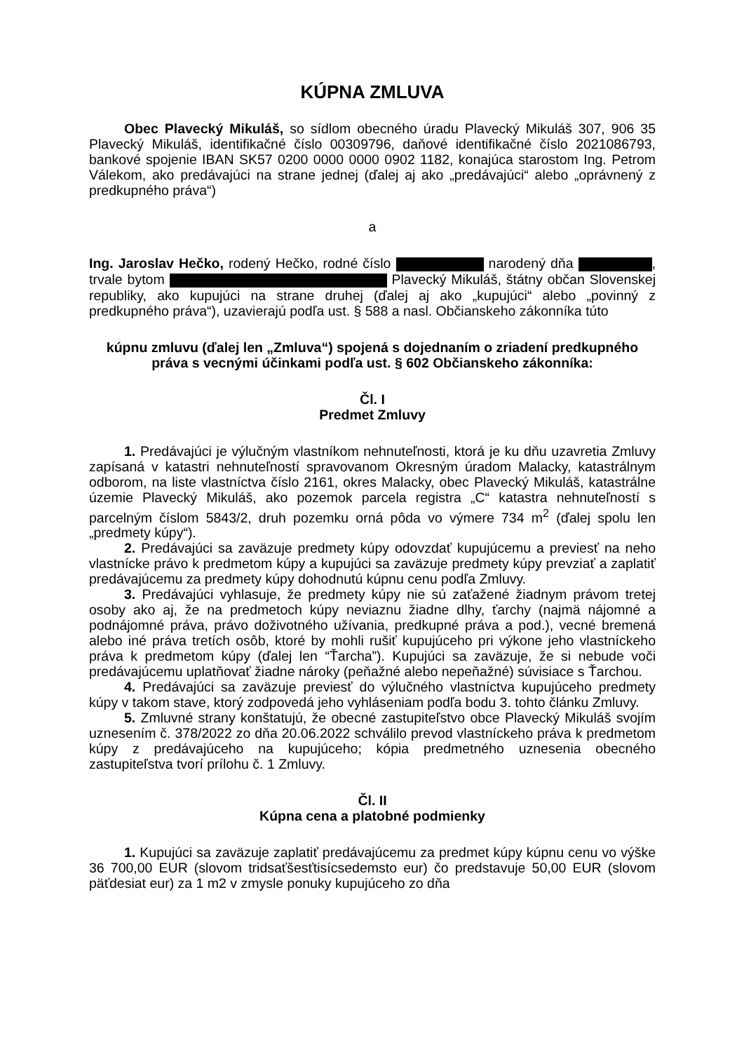KÚPNA ZMLUVA
Obec Plavecký Mikuláš, so sídlom obecného úradu Plavecký Mikuláš 307, 906 35 Plavecký Mikuláš, identifikačné číslo 00309796, daňové identifikačné číslo 2021086793, bankové spojenie IBAN SK57 0200 0000 0000 0902 1182, konajúca starostom Ing. Petrom Válekom, ako predávajúci na strane jednej (ďalej aj ako „predávajúci“ alebo „oprávnený z predkupného práva“)
a
Ing. Jaroslav Hečko, rodený Hečko, rodné číslo narodený dňa , trvale bytom Plavecký Mikuláš, štátny občan Slovenskej republiky, ako kupujúci na strane druhej (ďalej aj ako „kupujúci“ alebo „povinný z predkupného práva“), uzavierajú podľa ust. § 588 a nasl. Občianskeho zákonníka túto
kúpnu zmluvu (ďalej len „Zmluva“) spojená s dojednaním o zriadení predkupného práva s vecnými účinkami podľa ust. § 602 Občianskeho zákonníka:
Čl. I
Predmet Zmluvy
1. Predávajúci je výlučným vlastníkom nehnuteľnosti, ktorá je ku dňu uzavretia Zmluvy zapísaná v katastri nehnuteľností spravovanom Okresným úradom Malacky, katastrálnym odborom, na liste vlastníctva číslo 2161, okres Malacky, obec Plavecký Mikuláš, katastrálne územie Plavecký Mikuláš, ako pozemok parcela registra „C“ katastra nehnuteľností s parcelným číslom 5843/2, druh pozemku orná pôda vo výmere 734 m<sup>2</sup> (ďalej spolu len „predmety kúpy“).
2. Predávajúci sa zaväzuje predmety kúpy odovzdať kupujúcemu a previesť na neho vlastnícke právo k predmetom kúpy a kupujúci sa zaväzuje predmety kúpy prevziať a zaplatiť predávajúcemu za predmety kúpy dohodnutú kúpnu cenu podľa Zmluvy.
3. Predávajúci vyhlasuje, že predmety kúpy nie sú zaťažené žiadnym právom tretej osoby ako aj, že na predmetoch kúpy neviaznu žiadne dlhy, ťarchy (najmä nájomné a podnájomné práva, právo doživotného užívania, predkupné práva a pod.), vecné bremená alebo iné práva tretích osôb, ktoré by mohli rušiť kupujúceho pri výkone jeho vlastníckeho práva k predmetom kúpy (ďalej len “Ťarcha”). Kupujúci sa zaväzuje, že si nebude voči predávajúcemu uplatňovať žiadne nároky (peňažné alebo nepeňažné) súvisiace s Ťarchou.
4. Predávajúci sa zaväzuje previesť do výlučného vlastníctva kupujúceho predmety kúpy v takom stave, ktorý zodpovedá jeho vyhláseniam podľa bodu 3. tohto článku Zmluvy.
5. Zmluvné strany konštatujú, že obecné zastupiteľstvo obce Plavecký Mikuláš svojím uznesením č. 378/2022 zo dňa 20.06.2022 schválilo prevod vlastníckeho práva k predmetom kúpy z predávajúceho na kupujúceho; kópia predmetného uznesenia obecného zastupiteľstva tvorí prílohu č. 1 Zmluvy.
Čl. II
Kúpna cena a platobné podmienky
1. Kupujúci sa zaväzuje zaplatiť predávajúcemu za predmet kúpy kúpnu cenu vo výške 36 700,00 EUR (slovom tridsaťšesťtisícsedemsto eur) čo predstavuje 50,00 EUR (slovom päťdesiat eur) za 1 m2 v zmysle ponuky kupujúceho zo dňa